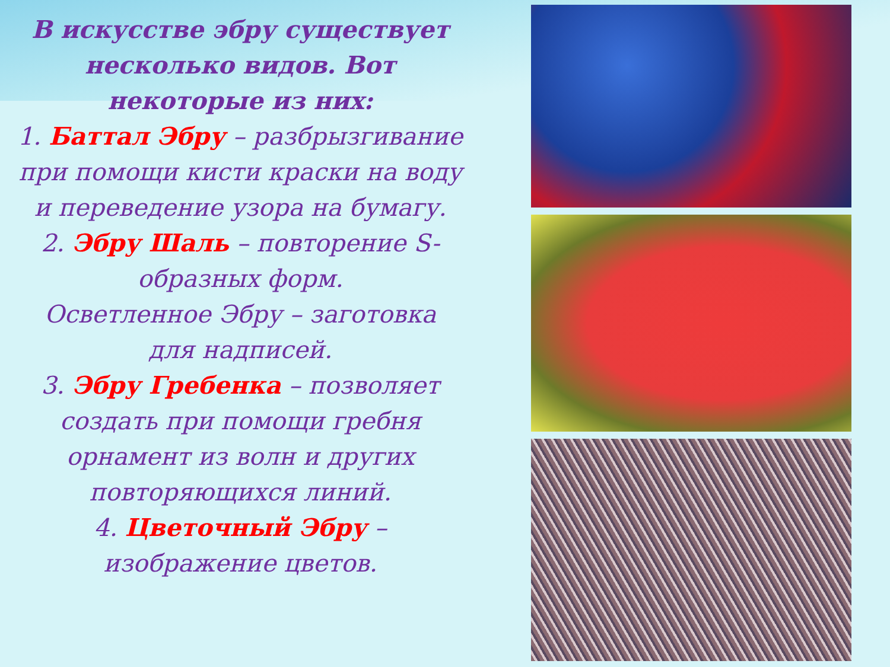В искусстве эбру существует несколько видов. Вот некоторые из них:
1. Баттал Эбру – разбрызгивание при помощи кисти краски на воду и переведение узора на бумагу.
2. Эбру Шаль – повторение S-образных форм.
Осветленное Эбру – заготовка для надписей.
3. Эбру Гребенка – позволяет создать при помощи гребня орнамент из волн и других повторяющихся линий.
4. Цветочный Эбру – изображение цветов.